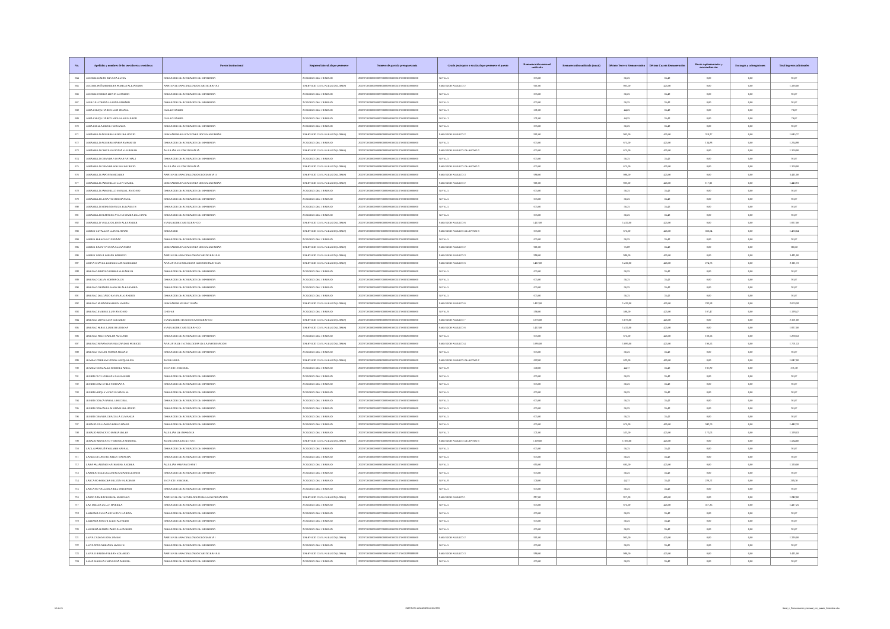| No. | Apellidos y nombres de los servidores y servidoras | Puesto Institucional | Regimen laboral al que pertenece | Número de partida presupuestaria | Grado jerárquico o escala al que pertenece el puesto | Remuneración mensual unificada | Remuneración unificada (anual) | Décimo Tercera Remuneración | Décima Cuarta Remuneración | Horas suplementarias y extraordinarias | Encargos y subrogaciones | Total ingresos adicionales |
| --- | --- | --- | --- | --- | --- | --- | --- | --- | --- | --- | --- | --- |
| 664 | JACOME JUMBO SILVANA LUCIA | OPERADOR DE ACABADOS DE IMPRESION | 2.CODIGO DEL TRABAJO | 2022072000000000870000000500051170000100000000 | NIVEL 5 | 675,00 | | 56,25 | 35,42 | 0,00 | 0,00 | 91,67 |
| 665 | JACOME PEÑAHERRERA PAMELA ALEJANDRA | ASISTENTE ESPECIALIZADO CARTOGRAFIA I | 1.SERVICIO CIVIL PUBLICO (LOSEP) | 2022072000000000860000000100051170000100000000 | SERVIDOR PUBLICO 2 | 901,00 | | 901,00 | 425,00 | 0,00 | 0,00 | 1.326,00 |
| 666 | JACOME TORRES EDWIN LEANDRO | OPERADOR DE ACABADOS DE IMPRESION | 2.CODIGO DEL TRABAJO | 2022072000000000870000000500051170000100000000 | NIVEL 5 | 675,00 | | 56,25 | 35,42 | 0,00 | 0,00 | 91,67 |
| 667 | JAMI CALVOPIÑA LILIANA AMPARO | OPERADOR DE ACABADOS DE IMPRESION | 2.CODIGO DEL TRABAJO | 2022072000000000870000000500051170000100000000 | NIVEL 5 | 675,00 | | 56,25 | 35,42 | 0,00 | 0,00 | 91,67 |
| 668 | JARA CHUQUITARCO LUIS ISMAEL | GUILLOTINERO | 2.CODIGO DEL TRABAJO | 2022072000000000870000000500051170000100000000 | NIVEL 1 | 531,00 | | 44,25 | 35,42 | 0,00 | 0,00 | 79,67 |
| 669 | JARA CHUQUITARCO MIGUEL ESTUARDO | GUILLOTINERO | 2.CODIGO DEL TRABAJO | 2022072000000000870000000500051170000100000000 | NIVEL 1 | 531,00 | | 44,25 | 35,42 | 0,00 | 0,00 | 79,67 |
| 670 | JARA UBILLA IRENE FERNANDA | OPERADOR DE ACABADOS DE IMPRESION | 2.CODIGO DEL TRABAJO | 2022072000000000870000000500051170000100000000 | NIVEL 5 | 675,00 | | 56,25 | 35,42 | 0,00 | 0,00 | 91,67 |
| 671 | JARAMILLO AGUIRRE LEDIS DEL ROCIO | DISENADOR APLICACIONES DOCUMENTARIAS | 1.SERVICIO CIVIL PUBLICO (LOSEP) | 2022072000000000860000000100051170000100000000 | SERVIDOR PUBLICO 2 | 901,00 | | 901,00 | 425,00 | 319,37 | 0,00 | 1.645,37 |
| 672 | JARAMILLO AGUIRRE MARIA AMPARITO | OPERADOR DE ACABADOS DE IMPRESION | 2.CODIGO DEL TRABAJO | 2022072000000000860000000100051170000100000000 | NIVEL 5 | 675,00 | | 675,00 | 425,00 | 134,88 | 0,00 | 1.234,88 |
| 673 | JARAMILLO CHICAIZA SONIA ELIZABETH | AUXILIAR EN CARTOGRAFIA | 1.SERVICIO CIVIL PUBLICO (LOSEP) | 2022072000000000860000000100051170000100000000 | SERVIDOR PUBLICO DE APOYO 3 | 675,00 | | 675,00 | 425,00 | 0,00 | 0,00 | 1.100,00 |
| 674 | JARAMILLO GRANDA VIVIANA NATHALI | OPERADOR DE ACABADOS DE IMPRESION | 2.CODIGO DEL TRABAJO | 2022072000000000870000000500051170000100000000 | NIVEL 5 | 675,00 | | 56,25 | 35,42 | 0,00 | 0,00 | 91,67 |
| 675 | JARAMILLO GRANDA WALTER PATRICIO | AUXILIAR EN CARTOGRAFIA | 1.SERVICIO CIVIL PUBLICO (LOSEP) | 2022072000000000860000000100051170000100000000 | SERVIDOR PUBLICO DE APOYO 3 | 675,00 | | 675,00 | 425,00 | 0,00 | 0,00 | 1.100,00 |
| 676 | JARAMILLO JAPON MERCEDES | ASISTENTE ESPECIALIZADO GEOGRAFIA II | 1.SERVICIO CIVIL PUBLICO (LOSEP) | 2022072000000000860000000100051170000100000000 | SERVIDOR PUBLICO 3 | 986,00 | | 986,00 | 425,00 | 0,00 | 0,00 | 1.411,00 |
| 677 | JARAMILLO JARAMILLO LUCY MABEL | DISENADOR APLICACIONES DOCUMENTARIAS | 1.SERVICIO CIVIL PUBLICO (LOSEP) | 2022072000000000860000000100051170000100000000 | SERVIDOR PUBLICO 2 | 901,00 | | 901,00 | 425,00 | 117,91 | 0,00 | 1.443,91 |
| 678 | JARAMILLO JARAMILLO MANUEL ANTONIO | OPERADOR DE ACABADOS DE IMPRESION | 2.CODIGO DEL TRABAJO | 2022072000000000870000000500051170000100000000 | NIVEL 5 | 675,00 | | 56,25 | 35,42 | 0,00 | 0,00 | 91,67 |
| 679 | JARAMILLO LUNA VICTOR MANUEL | OPERADOR DE ACABADOS DE IMPRESION | 2.CODIGO DEL TRABAJO | 2022072000000000870000000500051170000100000000 | NIVEL 5 | 675,00 | | 56,25 | 35,42 | 0,00 | 0,00 | 91,67 |
| 680 | JARAMILLO MORENO ANGIE ELIZABETH | OPERADOR DE ACABADOS DE IMPRESION | 2.CODIGO DEL TRABAJO | 2022072000000000870000000500051170000100000000 | NIVEL 5 | 675,00 | | 56,25 | 35,42 | 0,00 | 0,00 | 91,67 |
| 681 | JARAMILLO REMACHE SYLVIA MARIA DEL CISNE | OPERADOR DE ACABADOS DE IMPRESION | 2.CODIGO DEL TRABAJO | 2022072000000000870000000500051170000100000000 | NIVEL 5 | 675,00 | | 56,25 | 35,42 | 0,00 | 0,00 | 91,67 |
| 682 | JARAMILLO VALLEJO LENIN ALEXANDER | EVALUADOR CARTOGRAFICO | 1.SERVICIO CIVIL PUBLICO (LOSEP) | 2022072000000000860000000100051170000100000000 | SERVIDOR PUBLICO 6 | 1.412,00 | | 1.412,00 | 425,00 | 0,00 | 0,00 | 1.837,00 |
| 683 | JARRIN CEVALLOS LUIS ALFONSO | OPERADOR | 1.SERVICIO CIVIL PUBLICO (LOSEP) | 2022072000000000010000000100051170000100000000 | SERVIDOR PUBLICO DE APOYO 3 | 675,00 | | 675,00 | 425,00 | 363,04 | 0,00 | 1.463,04 |
| 684 | JARRIN PEREZ KEVIN ISAAC | OPERADOR DE ACABADOS DE IMPRESION | 2.CODIGO DEL TRABAJO | 2022072000000000870000000500051170000100000000 | NIVEL 5 | 675,00 | | 56,25 | 35,42 | 0,00 | 0,00 | 91,67 |
| 685 | JARRIN RAZA VIVIANA ALEXANDRA | DISENADOR APLICACIONES DOCUMENTARIAS | 1.SERVICIO CIVIL PUBLICO (LOSEP) | 2022072000000000870000000500051170000100000000 | SERVIDOR PUBLICO 2 | 901,00 | | 75,08 | 35,42 | 0,00 | 0,00 | 110,50 |
| 686 | JARRIN TAFUR FABIAN PATRICIO | ASISTENTE ESPECIALIZADO CARTOGRAFIA II | 1.SERVICIO CIVIL PUBLICO (LOSEP) | 2022072000000000860000000100051170000100000000 | SERVIDOR PUBLICO 3 | 986,00 | | 986,00 | 425,00 | 0,00 | 0,00 | 1.411,00 |
| 687 | JATIVA CHAVEZ LIDIA DE LAS MERCEDES | ANALISTA TECNOLOGIAS GEOINFORMATICAS | 1.SERVICIO CIVIL PUBLICO (LOSEP) | 2022072000000000010000000100051170000100000000 | SERVIDOR PUBLICO 6 | 1.412,00 | | 1.412,00 | 425,00 | 274,73 | 0,00 | 2.111,73 |
| 688 | JIMENEZ ARROYO JADIRA ELIZABETH | OPERADOR DE ACABADOS DE IMPRESION | 2.CODIGO DEL TRABAJO | 2022072000000000870000000500051170000100000000 | NIVEL 5 | 675,00 | | 56,25 | 35,42 | 0,00 | 0,00 | 91,67 |
| 689 | JIMENEZ CALVA NORMA OLGA | OPERADOR DE ACABADOS DE IMPRESION | 2.CODIGO DEL TRABAJO | 2022072000000000870000000500051170000100000000 | NIVEL 5 | 675,00 | | 56,25 | 35,42 | 0,00 | 0,00 | 91,67 |
| 690 | JIMENEZ CHAMBA JEANETH ALEXANDRA | OPERADOR DE ACABADOS DE IMPRESION | 2.CODIGO DEL TRABAJO | 2022072000000000870000000500051170000100000000 | NIVEL 5 | 675,00 | | 56,25 | 35,42 | 0,00 | 0,00 | 91,67 |
| 691 | JIMENEZ DELGADO KEVIN ALEJANDRO | OPERADOR DE ACABADOS DE IMPRESION | 2.CODIGO DEL TRABAJO | 2022072000000000870000000500051170000100000000 | NIVEL 5 | 675,00 | | 56,25 | 35,42 | 0,00 | 0,00 | 91,67 |
| 692 | JIMENEZ ESPINOSA EDWIN FABIAN | DISEÑADOR ESTRUCTURAL | 1.SERVICIO CIVIL PUBLICO (LOSEP) | 2022072000000000010000000100051170000100000000 | SERVIDOR PUBLICO 6 | 1.412,00 | | 1.412,00 | 425,00 | 233,58 | 0,00 | 2.070,58 |
| 693 | JIMENEZ JIMENEZ LUIS ANTONIO | CHOFER | 2.CODIGO DEL TRABAJO | 2022072000000000010000000100051170000100000000 | NIVEL 9 | 596,00 | | 596,00 | 425,00 | 107,47 | 0,00 | 1.128,47 |
| 694 | JIMENEZ LOPEZ LUIS EDUARDO | EVALUADOR TECNICO CARTOGRAFICO | 1.SERVICIO CIVIL PUBLICO (LOSEP) | 2022072000000000860000000100051170000100000000 | SERVIDOR PUBLICO 7 | 1.676,00 | | 1.676,00 | 425,00 | 0,00 | 0,00 | 2.101,00 |
| 695 | JIMENEZ PEREZ LIZBETH LORENA | EVALUADOR CARTOGRAFICO | 1.SERVICIO CIVIL PUBLICO (LOSEP) | 2022072000000000860000000100051170000100000000 | SERVIDOR PUBLICO 6 | 1.412,00 | | 1.412,00 | 425,00 | 0,00 | 0,00 | 1.837,00 |
| 696 | JIMENEZ POZO CARLOS AUGUSTO | OPERADOR DE ACABADOS DE IMPRESION | 2.CODIGO DEL TRABAJO | 2022072000000000860000000100051170000200000000 | NIVEL 5 | 675,00 | | 675,00 | 425,00 | 169,53 | 0,00 | 1.269,53 |
| 697 | JIMENEZ SUASNAVAS ALEXANDER PATRICIO | ANALISTA DE TECNOLOGIAS DE LA INFORMACION | 1.SERVICIO CIVIL PUBLICO (LOSEP) | 2022072000000000010000000100051170000100000000 | SERVIDOR PUBLICO 4 | 1.086,00 | | 1.086,00 | 425,00 | 190,53 | 0,00 | 1.701,53 |
| 698 | JIMENEZ TACURI NORMA PIEDAD | OPERADOR DE ACABADOS DE IMPRESION | 2.CODIGO DEL TRABAJO | 2022072000000000870000000500051170000100000000 | NIVEL 5 | 675,00 | | 56,25 | 35,42 | 0,00 | 0,00 | 91,67 |
| 699 | JUAREZ CORREA IVONNE JACQUELINE | SECRETARIA | 1.SERVICIO CIVIL PUBLICO (LOSEP) | 2022072000000000860000000100051170000100000000 | SERVIDOR PUBLICO DE APOYO 2 | 622,00 | | 622,00 | 425,00 | 0,00 | 0,00 | 1.047,00 |
| 700 | JUAREZ GONZALEZ ROMMEL ARIEL | TECNICO INTEGRAL | 2.CODIGO DEL TRABAJO | 2022072000000000870000000500051170000100000000 | NIVEL 8 | 530,00 | | 44,17 | 35,42 | 191,80 | 0,00 | 271,38 |
| 701 | JUMBO CUVI ESTEBAN ALEJANDRO | OPERADOR DE ACABADOS DE IMPRESION | 2.CODIGO DEL TRABAJO | 2022072000000000870000000500051170000100000000 | NIVEL 5 | 675,00 | | 56,25 | 35,42 | 0,00 | 0,00 | 91,67 |
| 702 | JUMBO DIAZ EVELYN ROXANA | OPERADOR DE ACABADOS DE IMPRESION | 2.CODIGO DEL TRABAJO | 2022072000000000870000000500051170000100000000 | NIVEL 5 | 675,00 | | 56,25 | 35,42 | 0,00 | 0,00 | 91,67 |
| 703 | JUMBO ERIQUE VICENTE MANUEL | OPERADOR DE ACABADOS DE IMPRESION | 2.CODIGO DEL TRABAJO | 2022072000000000870000000500051170000100000000 | NIVEL 5 | 675,00 | | 56,25 | 35,42 | 0,00 | 0,00 | 91,67 |
| 704 | JUMBO GONZA NAYELI JHUCIBEL | OPERADOR DE ACABADOS DE IMPRESION | 2.CODIGO DEL TRABAJO | 2022072000000000870000000500051170000100000000 | NIVEL 5 | 675,00 | | 56,25 | 35,42 | 0,00 | 0,00 | 91,67 |
| 705 | JUMBO GONZALEZ MYRIAM DEL ROCIO | OPERADOR DE ACABADOS DE IMPRESION | 2.CODIGO DEL TRABAJO | 2022072000000000870000000500051170000100000000 | NIVEL 5 | 675,00 | | 56,25 | 35,42 | 0,00 | 0,00 | 91,67 |
| 706 | JUMBO GRANDA GRACIELA CUMANDA | OPERADOR DE ACABADOS DE IMPRESION | 2.CODIGO DEL TRABAJO | 2022072000000000870000000500051170000100000000 | NIVEL 5 | 675,00 | | 56,25 | 35,42 | 0,00 | 0,00 | 91,67 |
| 707 | JURADO GALLARDO PABLO DAVID | OPERADOR DE ACABADOS DE IMPRESION | 2.CODIGO DEL TRABAJO | 2022072000000000870000000500051170000100000000 | NIVEL 5 | 675,00 | | 675,00 | 425,00 | 342,70 | 0,00 | 1.442,70 |
| 708 | JURADO MONCAYO MARIA BELEN | AUXILIAR DE IMPRENTA | 2.CODIGO DEL TRABAJO | 2022072000000000860000000100051170000100000000 | NIVEL 1 | 531,00 | | 531,00 | 425,00 | 172,03 | 0,00 | 1.128,03 |
| 709 | JURADO MONCAYO VERONICA MARISOL | SECRETARIA EJECUTIVA 1 | 1.SERVICIO CIVIL PUBLICO (LOSEP) | 2022072000000000010000000100051170000100000000 | SERVIDOR PUBLICO DE APOYO 3 | 1.109,66 | | 1.109,66 | 425,00 | 0,00 | 0,00 | 1.534,66 |
| 710 | LAGLA PASTUÑA WILMER RAFAEL | OPERADOR DE ACABADOS DE IMPRESION | 2.CODIGO DEL TRABAJO | 2022072000000000870000000500051170000100000000 | NIVEL 5 | 675,00 | | 56,25 | 35,42 | 0,00 | 0,00 | 91,67 |
| 711 | LANDETA CASTRO ARELY NATACHA | OPERADOR DE ACABADOS DE IMPRESION | 2.CODIGO DEL TRABAJO | 2022072000000000870000000500051170000100000000 | NIVEL 5 | 675,00 | | 56,25 | 35,42 | 0,00 | 0,00 | 91,67 |
| 712 | LARA PALADINES KATHERINE ANDREA | AUXILIAR PRENSA OFFSET | 2.CODIGO DEL TRABAJO | 2022072000000000860000000100051170000100000000 | NIVEL 5 | 695,00 | | 695,00 | 425,00 | 0,00 | 0,00 | 1.120,00 |
| 713 | LARREATEGUI LUZURIAGA MARIA LEONOR | OPERADOR DE ACABADOS DE IMPRESION | 2.CODIGO DEL TRABAJO | 2022072000000000870000000500051170000100000000 | NIVEL 5 | 675,00 | | 56,25 | 35,42 | 0,00 | 0,00 | 91,67 |
| 714 | LASCANO PAREDES MILTON WLADIMIR | TECNICO INTEGRAL | 2.CODIGO DEL TRABAJO | 2022072000000000870000000500051170000100000000 | NIVEL 8 | 530,00 | | 44,17 | 35,42 | 229,72 | 0,00 | 309,30 |
| 715 | LASCANO VALLEJO ARIEL ESTEFANO | OPERADOR DE ACABADOS DE IMPRESION | 2.CODIGO DEL TRABAJO | 2022072000000000870000000500051170000100000000 | NIVEL 5 | 675,00 | | 56,25 | 35,42 | 0,00 | 0,00 | 91,67 |
| 716 | LASSO SAMBACHI RENE MARCELO | ASISTENTE DE TECNOLOGIAS DE LA INFORMACION | 1.SERVICIO CIVIL PUBLICO (LOSEP) | 2022072000000000010000000100051170000100000000 | SERVIDOR PUBLICO 1 | 817,00 | | 817,00 | 425,00 | 0,00 | 0,00 | 1.242,00 |
| 717 | LAZ MIELES ZULLY MARIELA | OPERADOR DE ACABADOS DE IMPRESION | 2.CODIGO DEL TRABAJO | 2022072000000000860000000100051170000200000000 | NIVEL 5 | 675,00 | | 675,00 | 425,00 | 317,25 | 0,00 | 1.417,25 |
| 718 | LEDESMA CUEVA ESTEFANY KARINA | OPERADOR DE ACABADOS DE IMPRESION | 2.CODIGO DEL TRABAJO | 2022072000000000870000000500051170000100000000 | NIVEL 5 | 675,00 | | 56,25 | 35,42 | 0,00 | 0,00 | 91,67 |
| 719 | LEDESMA PANCHI JULIO ALFREDO | OPERADOR DE ACABADOS DE IMPRESION | 2.CODIGO DEL TRABAJO | 2022072000000000870000000500051170000100000000 | NIVEL 5 | 675,00 | | 56,25 | 35,42 | 0,00 | 0,00 | 91,67 |
| 720 | LEGARDA JUMBO FABIO ALEJANDRO | OPERADOR DE ACABADOS DE IMPRESION | 2.CODIGO DEL TRABAJO | 2022072000000000870000000500051170000100000000 | NIVEL 5 | 675,00 | | 56,25 | 35,42 | 0,00 | 0,00 | 91,67 |
| 721 | LEIVA CADENA JOSE JAVIER | ASISTENTE ESPECIALIZADO GEOGRAFIA I | 1.SERVICIO CIVIL PUBLICO (LOSEP) | 2022072000000000860000000100051170000100000000 | SERVIDOR PUBLICO 2 | 901,00 | | 901,00 | 425,00 | 0,00 | 0,00 | 1.326,00 |
| 722 | LEIVA SOSA ADRIANA LIZBETH | OPERADOR DE ACABADOS DE IMPRESION | 2.CODIGO DEL TRABAJO | 2022072000000000870000000500051170000100000000 | NIVEL 5 | 675,00 | | 56,25 | 35,42 | 0,00 | 0,00 | 91,67 |
| 723 | LEIVA TIRADO ESTEBAN EDUARDO | ASISTENTE ESPECIALIZADO CARTOGRAFIA II | 1.SERVICIO CIVIL PUBLICO (LOSEP) | 2022072000000000860000100100071170020288888888 | SERVIDOR PUBLICO 3 | 986,00 | | 986,00 | 425,00 | 0,00 | 0,00 | 1.411,00 |
| 724 | LEMA MAIGUA FERNANDA ABIGAIL | OPERADOR DE ACABADOS DE IMPRESION | 2.CODIGO DEL TRABAJO | 2022072000000000870000000500051170000100000000 | NIVEL 5 | 675,00 | | 56,25 | 35,42 | 0,00 | 0,00 | 91,67 |
12 de 26 INSTITUTO GEOGRÁFICO MILITAR literal_c_Remuneracion_mensual_por_puesto_Diciembre.xlsx